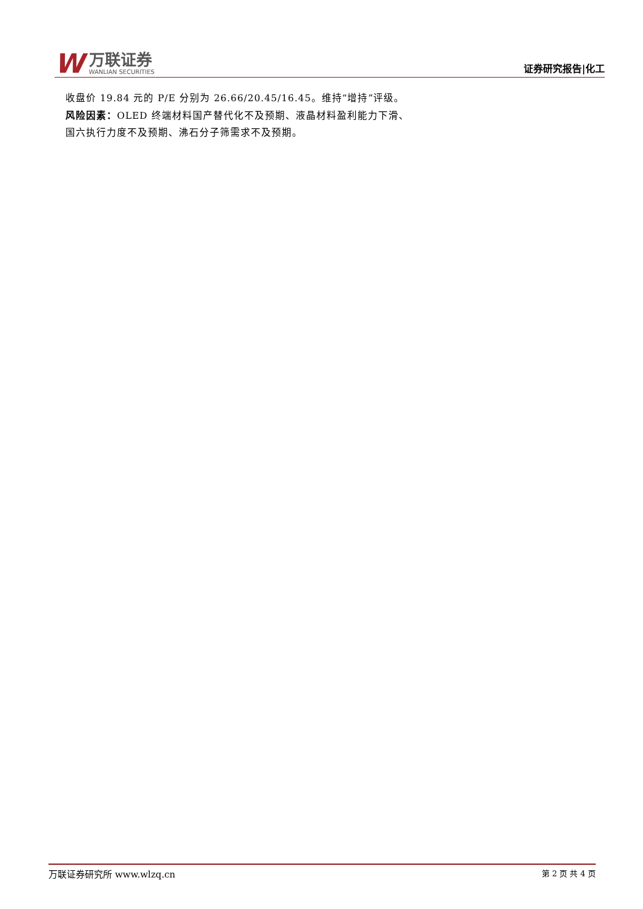W
万联证券
WANLIAN SECURITIES
证券研究报告|化工
收盘价 19.84 元的 P/E 分别为 26.66/20.45/16.45。维持“增持”评级。
风险因素：OLED 终端材料国产替代化不及预期、液晶材料盈利能力下滑、国六执行力度不及预期、沸石分子筛需求不及预期。
万联证券研究所 www.wlzq.cn 第 2 页 共 4 页